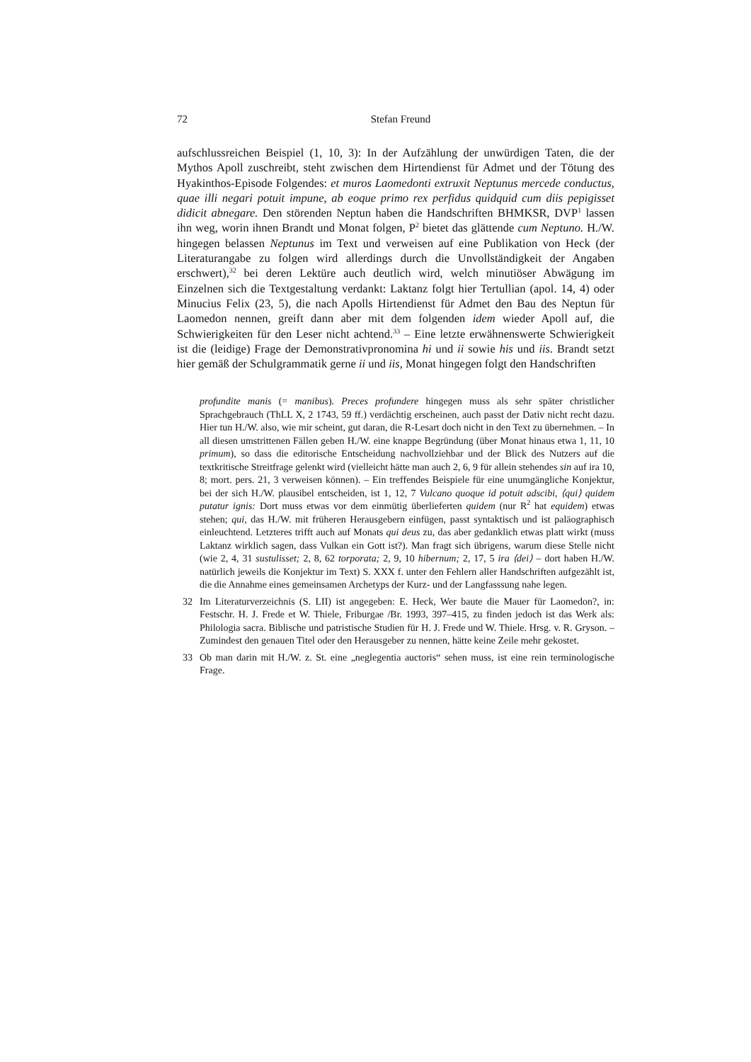72 Stefan Freund
aufschlussreichen Beispiel (1, 10, 3): In der Aufzählung der unwürdigen Taten, die der Mythos Apoll zuschreibt, steht zwischen dem Hirtendienst für Admet und der Tötung des Hyakinthos-Episode Folgendes: et muros Laomedonti extruxit Neptunus mercede conductus, quae illi negari potuit impune, ab eoque primo rex perfidus quidquid cum diis pepigisset didicit abnegare. Den störenden Neptun haben die Handschriften BHMKSR, DVP<sup>1</sup> lassen ihn weg, worin ihnen Brandt und Monat folgen, P<sup>2</sup> bietet das glättende cum Neptuno. H./W. hingegen belassen Neptunus im Text und verweisen auf eine Publikation von Heck (der Literaturangabe zu folgen wird allerdings durch die Unvollständigkeit der Angaben erschwert),<sup>32</sup> bei deren Lektüre auch deutlich wird, welch minutiöser Abwägung im Einzelnen sich die Textgestaltung verdankt: Laktanz folgt hier Tertullian (apol. 14, 4) oder Minucius Felix (23, 5), die nach Apolls Hirtendienst für Admet den Bau des Neptun für Laomedon nennen, greift dann aber mit dem folgenden idem wieder Apoll auf, die Schwierigkeiten für den Leser nicht achtend.<sup>33</sup> – Eine letzte erwähnenswerte Schwierigkeit ist die (leidige) Frage der Demonstrativpronomina hi und ii sowie his und iis. Brandt setzt hier gemäß der Schulgrammatik gerne ii und iis, Monat hingegen folgt den Handschriften
profundite manis (= manibus). Preces profundere hingegen muss als sehr später christlicher Sprachgebrauch (ThLL X, 2 1743, 59 ff.) verdächtig erscheinen, auch passt der Dativ nicht recht dazu. Hier tun H./W. also, wie mir scheint, gut daran, die R-Lesart doch nicht in den Text zu übernehmen. – In all diesen umstrittenen Fällen geben H./W. eine knappe Begründung (über Monat hinaus etwa 1, 11, 10 primum), so dass die editorische Entscheidung nachvollziehbar und der Blick des Nutzers auf die textkritische Streitfrage gelenkt wird (vielleicht hätte man auch 2, 6, 9 für allein stehendes sin auf ira 10, 8; mort. pers. 21, 3 verweisen können). – Ein treffendes Beispiele für eine unumgängliche Konjektur, bei der sich H./W. plausibel entscheiden, ist 1, 12, 7 Vulcano quoque id potuit adscibi, ⟨qui⟩ quidem putatur ignis: Dort muss etwas vor dem einmütig überlieferten quidem (nur R<sup>2</sup> hat equidem) etwas stehen; qui, das H./W. mit früheren Herausgebern einfügen, passt syntaktisch und ist paläographisch einleuchtend. Letzteres trifft auch auf Monats qui deus zu, das aber gedanklich etwas platt wirkt (muss Laktanz wirklich sagen, dass Vulkan ein Gott ist?). Man fragt sich übrigens, warum diese Stelle nicht (wie 2, 4, 31 sustulisset; 2, 8, 62 torporata; 2, 9, 10 hibernum; 2, 17, 5 ira ⟨dei⟩ – dort haben H./W. natürlich jeweils die Konjektur im Text) S. XXX f. unter den Fehlern aller Handschriften aufgezählt ist, die die Annahme eines gemeinsamen Archetyps der Kurz- und der Langfasssung nahe legen.
32 Im Literaturverzeichnis (S. LII) ist angegeben: E. Heck, Wer baute die Mauer für Laomedon?, in: Festschr. H. J. Frede et W. Thiele, Friburgae /Br. 1993, 397–415, zu finden jedoch ist das Werk als: Philologia sacra. Biblische und patristische Studien für H. J. Frede und W. Thiele. Hrsg. v. R. Gryson. – Zumindest den genauen Titel oder den Herausgeber zu nennen, hätte keine Zeile mehr gekostet.
33 Ob man darin mit H./W. z. St. eine „neglegentia auctoris“ sehen muss, ist eine rein terminologische Frage.